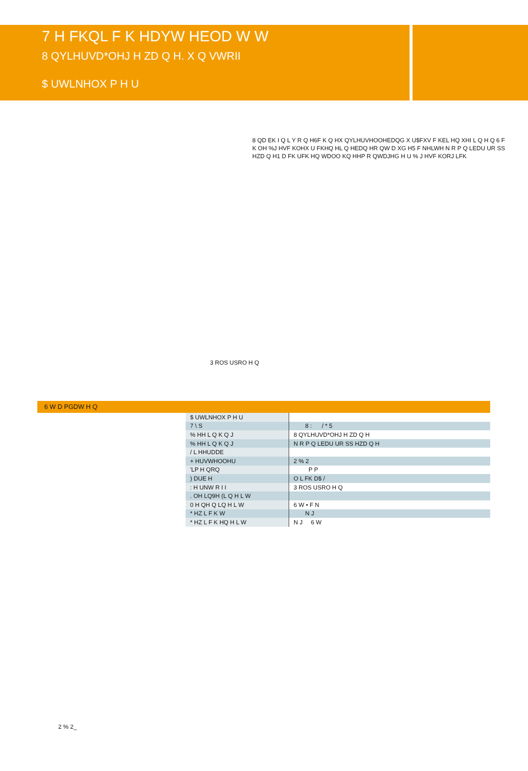7 H FKQL F K HDYW HEOD W W
8 QYLHUVD*OHJ H ZD Q H. X Q VWRII
$ UWLNHOX P H U
8 QD EK I Q L Y R Q H6F K Q HX QYLHUVHOOHEDQG X U$FXV F KEL HQ XHI L Q H Q 6 F K OH %J HVF KOHX U FKHQ HL Q HEDQ HR QW D XG H5 F NHLWH N R P Q LEDU UR SS HZD Q H1 D FK UFK HQ WDOO KQ HHP R QWDJHG H U % J HVF KORJ LFK
3 ROS USRO H Q
6 W D PGDW H Q
| $ UWLNHOX P H U | |
| 7 \ S | 8 : / * 5 |
| % HH L Q K Q J | 8 QYLHUVD*OHJ H ZD Q H |
| % HH L Q K Q J | N R P Q LEDU UR SS HZD Q H |
| / L HHUDDE | |
| + HUVWHOOHU | 2 % 2 |
| 'LP H QRQ | P P |
| ) DUE H | O L FK D$ / |
| : H UNW R I I | 3 ROS USRO H Q |
| . OH LQ9H (L Q H L W | |
| 0 H QH Q LQ H L W | 6 W • F N |
| * HZ L F K W | N J |
| * HZ L F K HQ H L W | N J 6 W |
2 % 2_